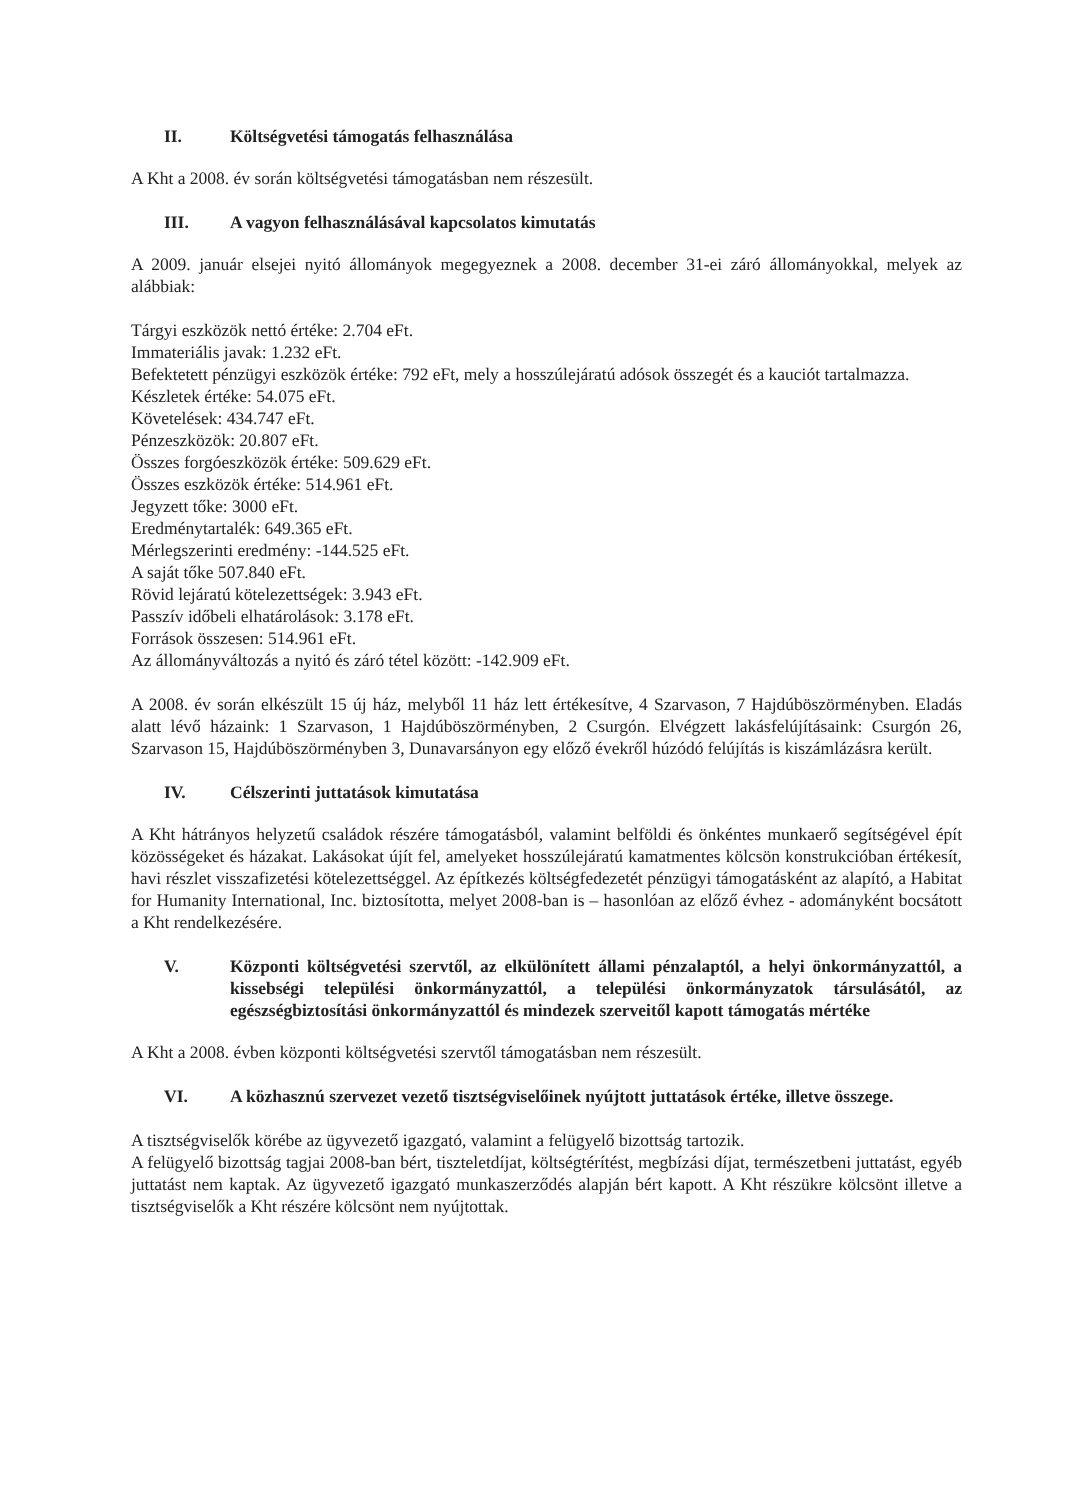II. Költségvetési támogatás felhasználása
A Kht a 2008. év során költségvetési támogatásban nem részesült.
III. A vagyon felhasználásával kapcsolatos kimutatás
A 2009. január elsejei nyitó állományok megegyeznek a 2008. december 31-ei záró állományokkal, melyek az alábbiak:
Tárgyi eszközök nettó értéke: 2.704 eFt.
Immateriális javak: 1.232 eFt.
Befektetett pénzügyi eszközök értéke: 792 eFt, mely a hosszúlejáratú adósok összegét és a kauciót tartalmazza.
Készletek értéke: 54.075 eFt.
Követelések: 434.747 eFt.
Pénzeszközök: 20.807 eFt.
Összes forgóeszközök értéke: 509.629 eFt.
Összes eszközök értéke: 514.961 eFt.
Jegyzett tőke: 3000 eFt.
Eredménytartalék: 649.365 eFt.
Mérlegszerinti eredmény: -144.525 eFt.
A saját tőke 507.840 eFt.
Rövid lejáratú kötelezettségek: 3.943 eFt.
Passzív időbeli elhatárolások: 3.178 eFt.
Források összesen: 514.961 eFt.
Az állományváltozás a nyitó és záró tétel között: -142.909 eFt.
A 2008. év során elkészült 15 új ház, melyből 11 ház lett értékesítve, 4 Szarvason, 7 Hajdúböszörményben. Eladás alatt lévő házaink: 1 Szarvason, 1 Hajdúböszörményben, 2 Csurgón. Elvégzett lakásfelújításaink: Csurgón 26, Szarvason 15, Hajdúböszörményben 3, Dunavarsányon egy előző évekről húzódó felújítás is kiszámlázásra került.
IV. Célszerinti juttatások kimutatása
A Kht hátrányos helyzetű családok részére támogatásból, valamint belföldi és önkéntes munkaerő segítségével épít közösségeket és házakat. Lakásokat újít fel, amelyeket hosszúlejáratú kamatmentes kölcsön konstrukcióban értékesít, havi részlet visszafizetési kötelezettséggel. Az építkezés költségfedezetét pénzügyi támogatásként az alapító, a Habitat for Humanity International, Inc. biztosította, melyet 2008-ban is – hasonlóan az előző évhez - adományként bocsátott a Kht rendelkezésére.
V. Központi költségvetési szervtől, az elkülönített állami pénzalaptól, a helyi önkormányzattól, a kissebségi települési önkormányzattól, a települési önkormányzatok társulásától, az egészségbiztosítási önkormányzattól és mindezek szerveitől kapott támogatás mértéke
A Kht a 2008. évben központi költségvetési szervtől támogatásban nem részesült.
VI. A közhasznú szervezet vezető tisztségviselőinek nyújtott juttatások értéke, illetve összege.
A tisztségviselők körébe az ügyvezető igazgató, valamint a felügyelő bizottság tartozik.
A felügyelő bizottság tagjai 2008-ban bért, tiszteletdíjat, költségtérítést, megbízási díjat, természetbeni juttatást, egyéb juttatást nem kaptak. Az ügyvezető igazgató munkaszerződés alapján bért kapott. A Kht részükre kölcsönt illetve a tisztségviselők a Kht részére kölcsönt nem nyújtottak.